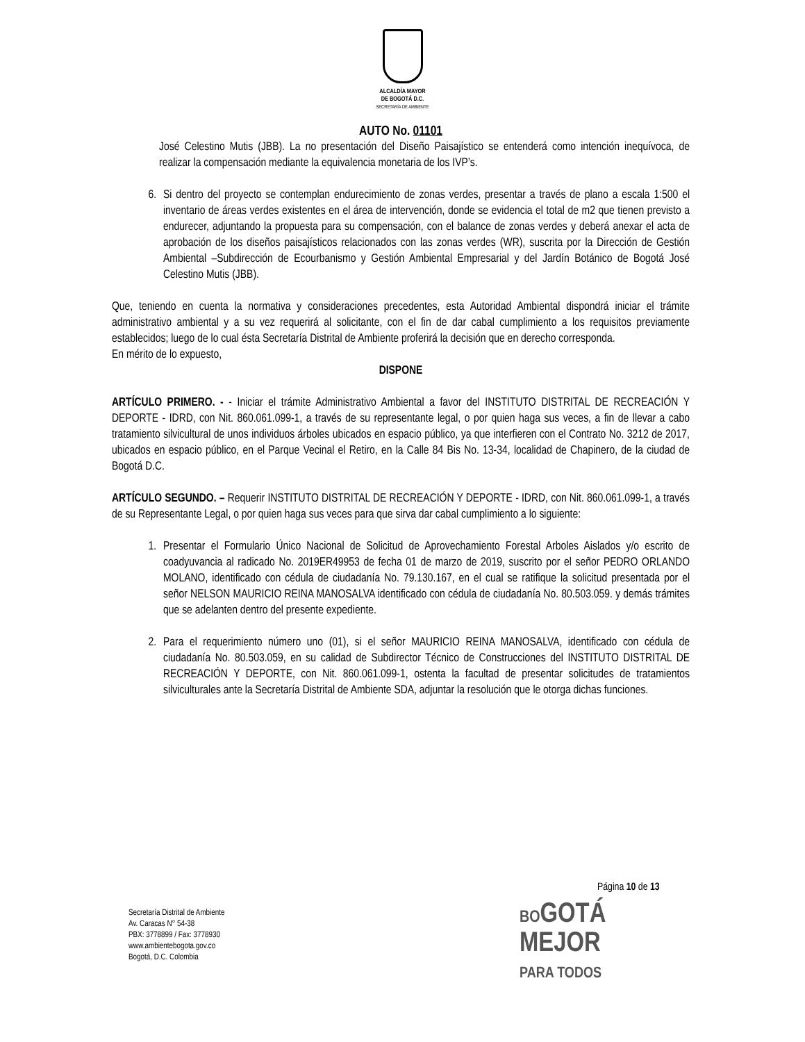ALCALDÍA MAYOR
DE BOGOTÁ D.C.
SECRETARÍA DE AMBIENTE
AUTO No. 01101
José Celestino Mutis (JBB). La no presentación del Diseño Paisajístico se entenderá como intención inequívoca, de realizar la compensación mediante la equivalencia monetaria de los IVP’s.
6. Si dentro del proyecto se contemplan endurecimiento de zonas verdes, presentar a través de plano a escala 1:500 el inventario de áreas verdes existentes en el área de intervención, donde se evidencia el total de m2 que tienen previsto a endurecer, adjuntando la propuesta para su compensación, con el balance de zonas verdes y deberá anexar el acta de aprobación de los diseños paisajísticos relacionados con las zonas verdes (WR), suscrita por la Dirección de Gestión Ambiental –Subdirección de Ecourbanismo y Gestión Ambiental Empresarial y del Jardín Botánico de Bogotá José Celestino Mutis (JBB).
Que, teniendo en cuenta la normativa y consideraciones precedentes, esta Autoridad Ambiental dispondrá iniciar el trámite administrativo ambiental y a su vez requerirá al solicitante, con el fin de dar cabal cumplimiento a los requisitos previamente establecidos; luego de lo cual ésta Secretaría Distrital de Ambiente proferirá la decisión que en derecho corresponda.
En mérito de lo expuesto,
DISPONE
ARTÍCULO PRIMERO. - - Iniciar el trámite Administrativo Ambiental a favor del INSTITUTO DISTRITAL DE RECREACIÓN Y DEPORTE - IDRD, con Nit. 860.061.099-1, a través de su representante legal, o por quien haga sus veces, a fin de llevar a cabo tratamiento silvicultural de unos individuos árboles ubicados en espacio público, ya que interfieren con el Contrato No. 3212 de 2017, ubicados en espacio público, en el Parque Vecinal el Retiro, en la Calle 84 Bis No. 13-34, localidad de Chapinero, de la ciudad de Bogotá D.C.
ARTÍCULO SEGUNDO. – Requerir INSTITUTO DISTRITAL DE RECREACIÓN Y DEPORTE - IDRD, con Nit. 860.061.099-1, a través de su Representante Legal, o por quien haga sus veces para que sirva dar cabal cumplimiento a lo siguiente:
1. Presentar el Formulario Único Nacional de Solicitud de Aprovechamiento Forestal Arboles Aislados y/o escrito de coadyuvancia al radicado No. 2019ER49953 de fecha 01 de marzo de 2019, suscrito por el señor PEDRO ORLANDO MOLANO, identificado con cédula de ciudadanía No. 79.130.167, en el cual se ratifique la solicitud presentada por el señor NELSON MAURICIO REINA MANOSALVA identificado con cédula de ciudadanía No. 80.503.059. y demás trámites que se adelanten dentro del presente expediente.
2. Para el requerimiento número uno (01), si el señor MAURICIO REINA MANOSALVA, identificado con cédula de ciudadanía No. 80.503.059, en su calidad de Subdirector Técnico de Construcciones del INSTITUTO DISTRITAL DE RECREACIÓN Y DEPORTE, con Nit. 860.061.099-1, ostenta la facultad de presentar solicitudes de tratamientos silviculturales ante la Secretaría Distrital de Ambiente SDA, adjuntar la resolución que le otorga dichas funciones.
Página 10 de 13
Secretaría Distrital de Ambiente
Av. Caracas N° 54-38
PBX: 3778899 / Fax: 3778930
www.ambientebogota.gov.co
Bogotá, D.C. Colombia
BOGOTÁ
MEJOR
PARA TODOS